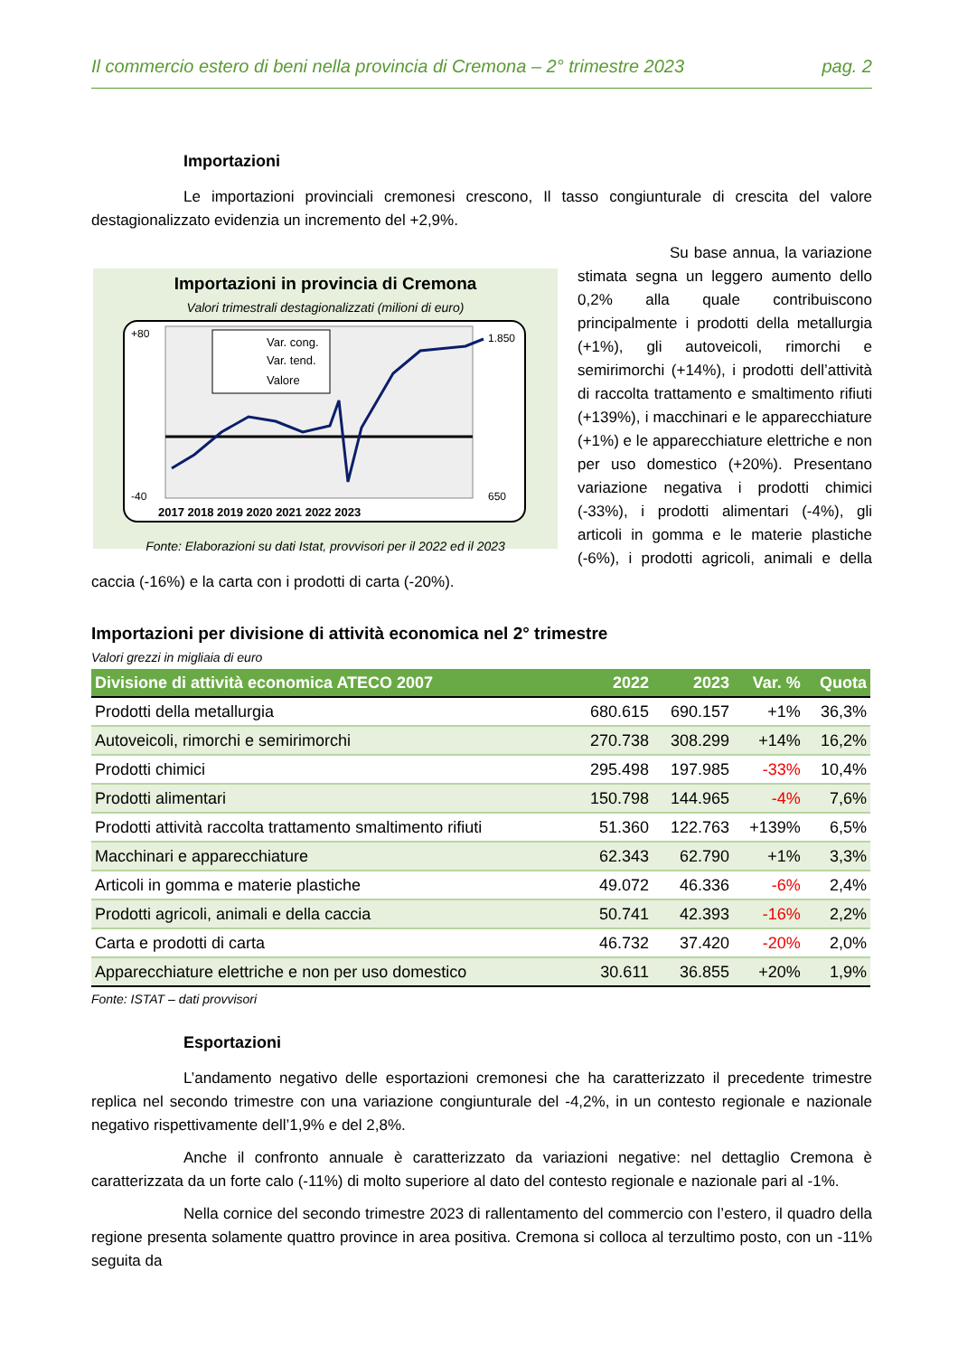Il commercio estero di beni nella provincia di Cremona – 2° trimestre 2023 pag. 2
Importazioni
Le importazioni provinciali cremonesi crescono, Il tasso congiunturale di crescita del valore destagionalizzato evidenzia un incremento del +2,9%.
Importazioni in provincia di Cremona
Valori trimestrali destagionalizzati (milioni di euro)
Var. cong.
Var. tend.
Valore
+80
-40
1.850
650
2017 2018 2019 2020 2021 2022 2023
Fonte: Elaborazioni su dati Istat, provvisori per il 2022 ed il 2023
Su base annua, la variazione stimata segna un leggero aumento dello 0,2% alla quale contribuiscono principalmente i prodotti della metallurgia (+1%), gli autoveicoli, rimorchi e semirimorchi (+14%), i prodotti dell’attività di raccolta trattamento e smaltimento rifiuti (+139%), i macchinari e le apparecchiature (+1%) e le apparecchiature elettriche e non per uso domestico (+20%). Presentano variazione negativa i prodotti chimici (-33%), i prodotti alimentari (-4%), gli articoli in gomma e le materie plastiche (-6%), i prodotti agricoli, animali e della caccia (-16%) e la carta con i prodotti di carta (-20%).
Importazioni per divisione di attività economica nel 2° trimestre
Valori grezzi in migliaia di euro
| Divisione di attività economica ATECO 2007 | 2022 | 2023 | Var. % | Quota |
| --- | --- | --- | --- | --- |
| Prodotti della metallurgia | 680.615 | 690.157 | +1% | 36,3% |
| Autoveicoli, rimorchi e semirimorchi | 270.738 | 308.299 | +14% | 16,2% |
| Prodotti chimici | 295.498 | 197.985 | -33% | 10,4% |
| Prodotti alimentari | 150.798 | 144.965 | -4% | 7,6% |
| Prodotti attività raccolta trattamento smaltimento rifiuti | 51.360 | 122.763 | +139% | 6,5% |
| Macchinari e apparecchiature | 62.343 | 62.790 | +1% | 3,3% |
| Articoli in gomma e materie plastiche | 49.072 | 46.336 | -6% | 2,4% |
| Prodotti agricoli, animali e della caccia | 50.741 | 42.393 | -16% | 2,2% |
| Carta e prodotti di carta | 46.732 | 37.420 | -20% | 2,0% |
| Apparecchiature elettriche e non per uso domestico | 30.611 | 36.855 | +20% | 1,9% |
Fonte: ISTAT – dati provvisori
Esportazioni
L’andamento negativo delle esportazioni cremonesi che ha caratterizzato il precedente trimestre replica nel secondo trimestre con una variazione congiunturale del -4,2%, in un contesto regionale e nazionale negativo rispettivamente dell’1,9% e del 2,8%.
Anche il confronto annuale è caratterizzato da variazioni negative: nel dettaglio Cremona è caratterizzata da un forte calo (-11%) di molto superiore al dato del contesto regionale e nazionale pari al -1%.
Nella cornice del secondo trimestre 2023 di rallentamento del commercio con l’estero, il quadro della regione presenta solamente quattro province in area positiva. Cremona si colloca al terzultimo posto, con un -11% seguita da